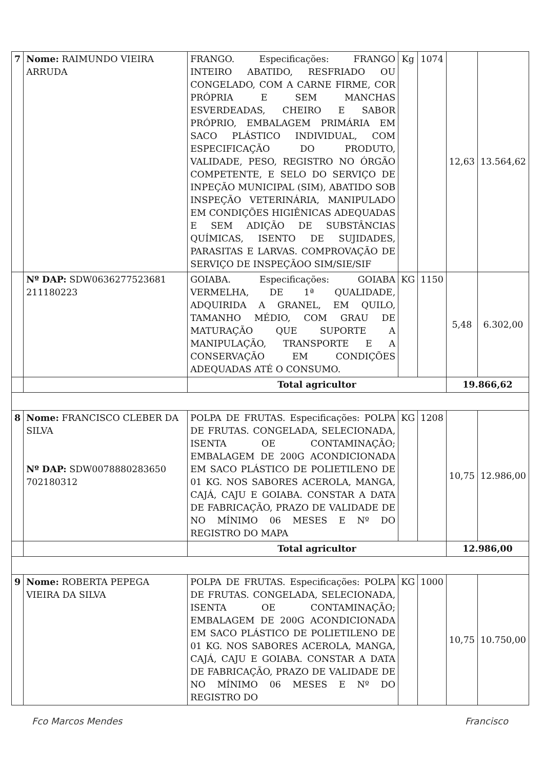| 7 | Nome: RAIMUNDO VIEIRA ARRUDA | FRANGO. Especificações: FRANGO INTEIRO ABATIDO, RESFRIADO OU CONGELADO, COM A CARNE FIRME, COR PRÓPRIA E SEM MANCHAS ESVERDEADAS, CHEIRO E SABOR PRÓPRIO, EMBALAGEM PRIMÁRIA EM SACO PLÁSTICO INDIVIDUAL, COM ESPECIFICAÇÃO DO PRODUTO, VALIDADE, PESO, REGISTRO NO ÓRGÃO COMPETENTE, E SELO DO SERVIÇO DE INPEÇÃO MUNICIPAL (SIM), ABATIDO SOB INSPEÇÃO VETERINÁRIA, MANIPULADO EM CONDIÇÕES HIGIÊNICAS ADEQUADAS E SEM ADIÇÃO DE SUBSTÂNCIAS QUÍMICAS, ISENTO DE SUJIDADES, PARASITAS E LARVAS. COMPROVAÇÃO DE SERVIÇO DE INSPEÇÃOO SIM/SIE/SIF | Kg | 1074 | 12,63 | 13.564,62 |
| | Nº DAP: SDW0636277523681 211180223 | GOIABA. Especificações: GOIABA VERMELHA, DE 1ª QUALIDADE, ADQUIRIDA A GRANEL, EM QUILO, TAMANHO MÉDIO, COM GRAU DE MATURAÇÃO QUE SUPORTE A MANIPULAÇÃO, TRANSPORTE E A CONSERVAÇÃO EM CONDIÇÕES ADEQUADAS ATÉ O CONSUMO. | KG | 1150 | 5,48 | 6.302,00 |
| | | Total agricultor | | | 19.866,62 | |
| 8 | Nome: FRANCISCO CLEBER DA SILVA Nº DAP: SDW0078880283650 702180312 | POLPA DE FRUTAS. Especificações: POLPA DE FRUTAS. CONGELADA, SELECIONADA, ISENTA OE CONTAMINAÇÃO; EMBALAGEM DE 200G ACONDICIONADA EM SACO PLÁSTICO DE POLIETILENO DE 01 KG. NOS SABORES ACEROLA, MANGA, CAJÁ, CAJU E GOIABA. CONSTAR A DATA DE FABRICAÇÃO, PRAZO DE VALIDADE DE NO MÍNIMO 06 MESES E Nº DO REGISTRO DO MAPA | KG | 1208 | 10,75 | 12.986,00 |
| | | Total agricultor | | | 12.986,00 | |
| 9 | Nome: ROBERTA PEPEGA VIEIRA DA SILVA | POLPA DE FRUTAS. Especificações: POLPA DE FRUTAS. CONGELADA, SELECIONADA, ISENTA OE CONTAMINAÇÃO; EMBALAGEM DE 200G ACONDICIONADA EM SACO PLÁSTICO DE POLIETILENO DE 01 KG. NOS SABORES ACEROLA, MANGA, CAJÁ, CAJU E GOIABA. CONSTAR A DATA DE FABRICAÇÃO, PRAZO DE VALIDADE DE NO MÍNIMO 06 MESES E Nº DO REGISTRO DO | KG | 1000 | 10,75 | 10.750,00 |
Fco Marcos Mendes Francisco